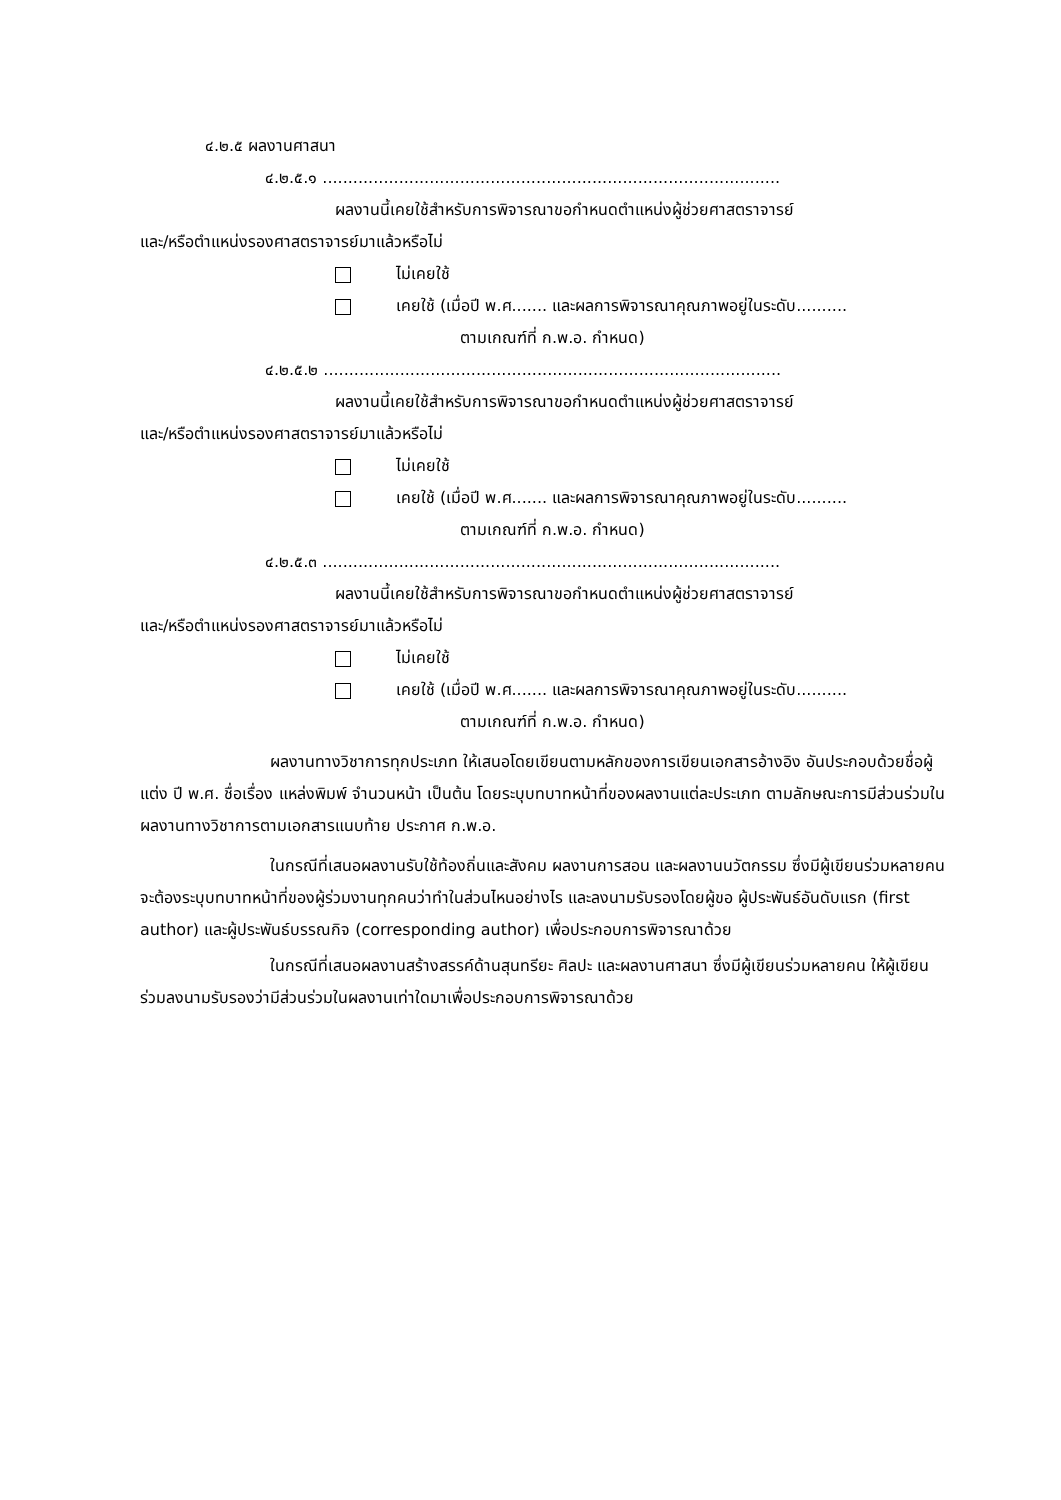๔.๒.๕ ผลงานศาสนา
๔.๒.๕.๑ ..........................................................................................
ผลงานนี้เคยใช้สำหรับการพิจารณาขอกำหนดตำแหน่งผู้ช่วยศาสตราจารย์
และ/หรือตำแหน่งรองศาสตราจารย์มาแล้วหรือไม่
ไม่เคยใช้
เคยใช้ (เมื่อปี พ.ศ....... และผลการพิจารณาคุณภาพอยู่ในระดับ..........
ตามเกณฑ์ที่ ก.พ.อ. กำหนด)
๔.๒.๕.๒ ..........................................................................................
ผลงานนี้เคยใช้สำหรับการพิจารณาขอกำหนดตำแหน่งผู้ช่วยศาสตราจารย์
และ/หรือตำแหน่งรองศาสตราจารย์มาแล้วหรือไม่
ไม่เคยใช้
เคยใช้ (เมื่อปี พ.ศ....... และผลการพิจารณาคุณภาพอยู่ในระดับ..........
ตามเกณฑ์ที่ ก.พ.อ. กำหนด)
๔.๒.๕.๓ ..........................................................................................
ผลงานนี้เคยใช้สำหรับการพิจารณาขอกำหนดตำแหน่งผู้ช่วยศาสตราจารย์
และ/หรือตำแหน่งรองศาสตราจารย์มาแล้วหรือไม่
ไม่เคยใช้
เคยใช้ (เมื่อปี พ.ศ....... และผลการพิจารณาคุณภาพอยู่ในระดับ..........
ตามเกณฑ์ที่ ก.พ.อ. กำหนด)
ผลงานทางวิชาการทุกประเภท ให้เสนอโดยเขียนตามหลักของการเขียนเอกสารอ้างอิง อันประกอบด้วยชื่อผู้แต่ง ปี พ.ศ. ชื่อเรื่อง แหล่งพิมพ์ จำนวนหน้า เป็นต้น โดยระบุบทบาทหน้าที่ของผลงานแต่ละประเภท ตามลักษณะการมีส่วนร่วมในผลงานทางวิชาการตามเอกสารแนบท้าย ประกาศ ก.พ.อ.
ในกรณีที่เสนอผลงานรับใช้ท้องถิ่นและสังคม ผลงานการสอน และผลงานนวัตกรรม ซึ่งมีผู้เขียนร่วมหลายคน จะต้องระบุบทบาทหน้าที่ของผู้ร่วมงานทุกคนว่าทำในส่วนไหนอย่างไร และลงนามรับรองโดยผู้ขอ ผู้ประพันธ์อันดับแรก (first author) และผู้ประพันธ์บรรณกิจ (corresponding author) เพื่อประกอบการพิจารณาด้วย
ในกรณีที่เสนอผลงานสร้างสรรค์ด้านสุนทรียะ ศิลปะ และผลงานศาสนา ซึ่งมีผู้เขียนร่วมหลายคน ให้ผู้เขียนร่วมลงนามรับรองว่ามีส่วนร่วมในผลงานเท่าใดมาเพื่อประกอบการพิจารณาด้วย